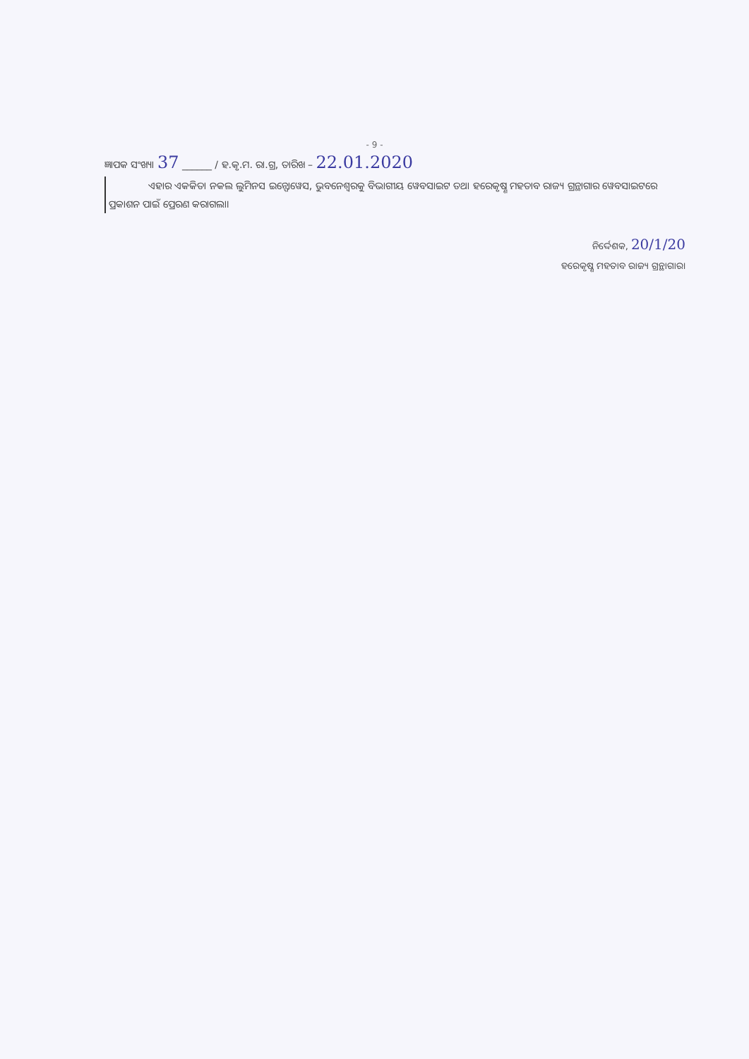- 9 -
ଜ୍ଞାପକ ସଂଖ୍ୟା 37 ______ / ହ.କୃ.ମ. ରା.ଗ୍ର, ତାରିଖ – 22.01.2020
ଏହାର ଏକକିତା ନକଲ ଲୁମିନସ ଇନ୍ଫୋୱେସ, ଭୁବନେଶ୍ୱରକୁ ବିଭାଗୀୟ ୱେବସାଇଟ ତଥା ହରେକୃଷ୍ଣ ମହତାବ ରାଜ୍ୟ ଗ୍ରନ୍ଥାଗାର ୱେବସାଇଟରେ ପ୍ରକାଶନ ପାଇଁ ପ୍ରେରଣ କରାଗଲା।
ନିର୍ଦ୍ଦେଶକ, 20/1/20
ହରେକୃଷ୍ଣ ମହତାବ ରାଜ୍ୟ ଗ୍ରନ୍ଥାଗାର।